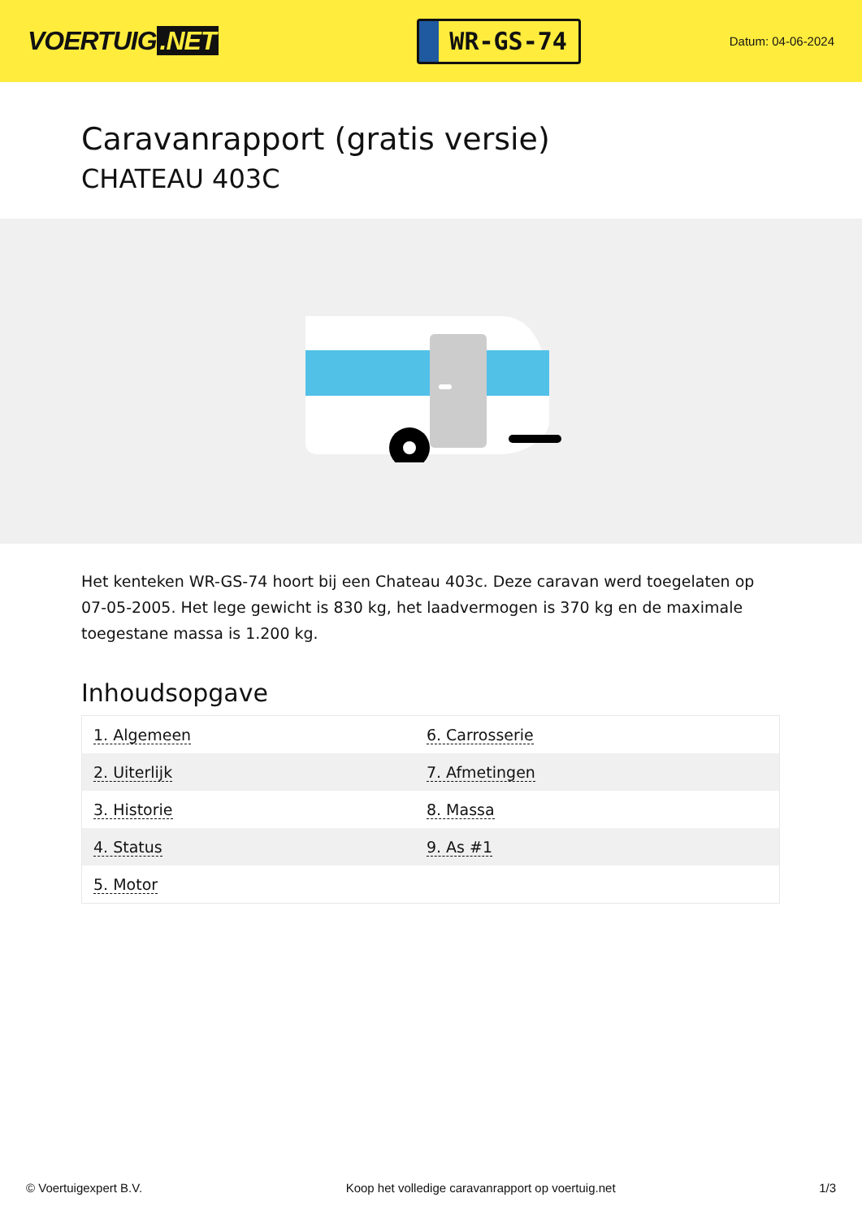VOERTUIG.NET
WR-GS-74
Datum: 04-06-2024
Caravanrapport (gratis versie)
CHATEAU 403C
Het kenteken WR-GS-74 hoort bij een Chateau 403c. Deze caravan werd toegelaten op 07-05-2005. Het lege gewicht is 830 kg, het laadvermogen is 370 kg en de maximale toegestane massa is 1.200 kg.
Inhoudsopgave
| 1. Algemeen | 6. Carrosserie |
| 2. Uiterlijk | 7. Afmetingen |
| 3. Historie | 8. Massa |
| 4. Status | 9. As #1 |
| 5. Motor | |
© Voertuigexpert B.V. Koop het volledige caravanrapport op voertuig.net 1/3